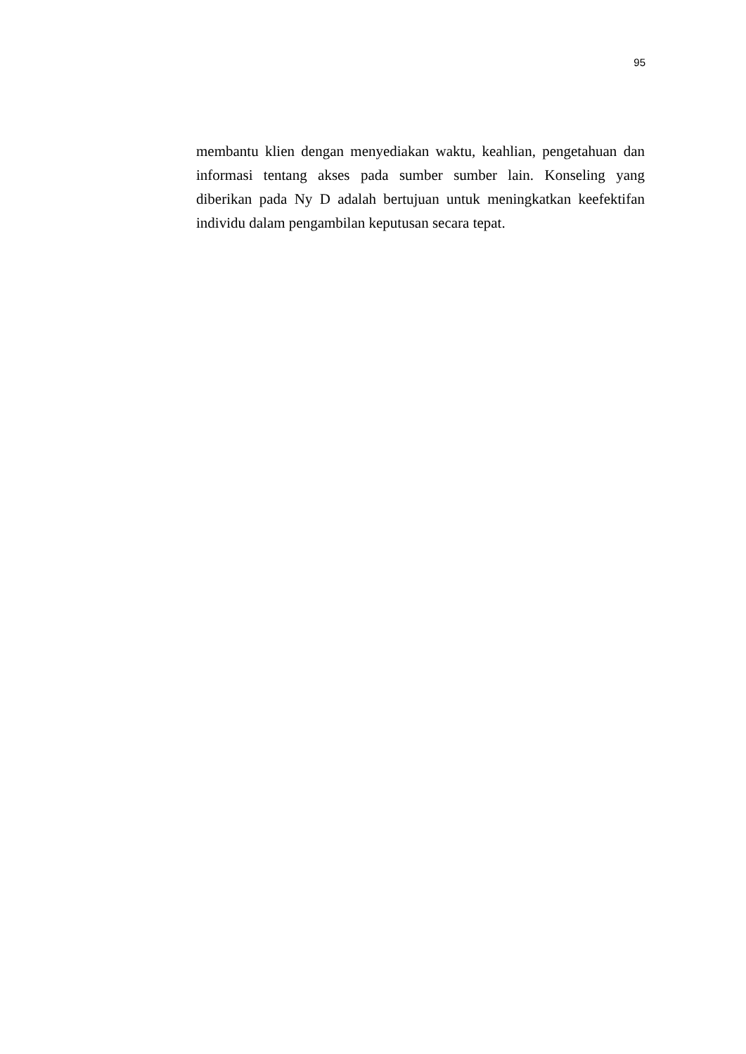95
membantu klien dengan menyediakan waktu, keahlian, pengetahuan dan informasi tentang akses pada sumber sumber lain. Konseling yang diberikan pada Ny D adalah bertujuan untuk meningkatkan keefektifan individu dalam pengambilan keputusan secara tepat.